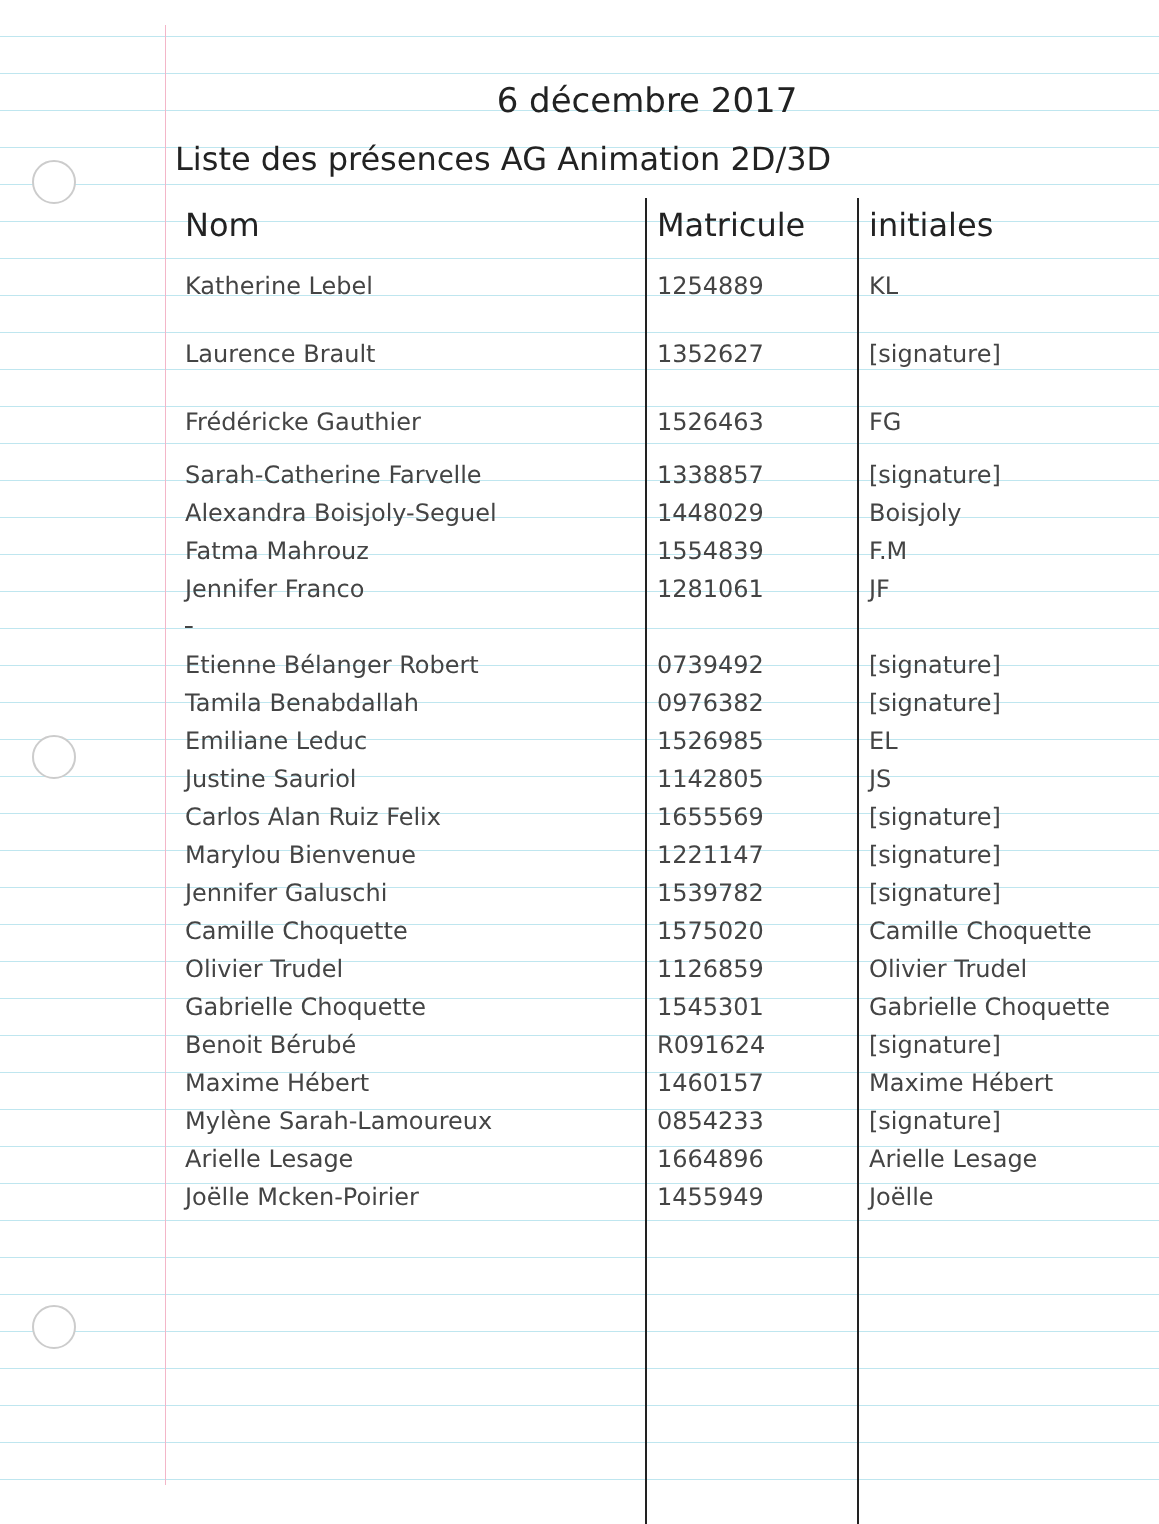6 décembre 2017
Liste des présences AG Animation 2D/3D
| Nom | Matricule | initiales |
| --- | --- | --- |
| Katherine Lebel | 1254889 | KL |
| Laurence Brault | 1352627 | [signature] |
| Frédéricke Gauthier | 1526463 | FG |
| Sarah-Catherine Farvelle | 1338857 | [signature] |
| Alexandra Boisjoly-Seguel | 1448029 | Boisjoly |
| Fatma Mahrouz | 1554839 | F.M |
| Jennifer Franco | 1281061 | JF |
| Etienne Bélanger Robert | 0739492 | [signature] |
| Tamila Benabdallah | 0976382 | [signature] |
| Emiliane Leduc | 1526985 | EL |
| Justine Sauriol | 1142805 | JS |
| Carlos Alan Ruiz Felix | 1655569 | [signature] |
| Marylou Bienvenue | 1221147 | [signature] |
| Jennifer Galuschi | 1539782 | [signature] |
| Camille Choquette | 1575020 | Camille Choquette |
| Olivier Trudel | 1126859 | Olivier Trudel |
| Gabrielle Choquette | 1545301 | Gabrielle Choquette |
| Benoit Bérubé | R091624 | [signature] |
| Maxime Hébert | 1460157 | Maxime Hébert |
| Mylène Sarah-Lamoureux | 0854233 | [signature] |
| Arielle Lesage | 1664896 | Arielle Lesage |
| Joëlle Mcken-Poirier | 1455949 | Joëlle |